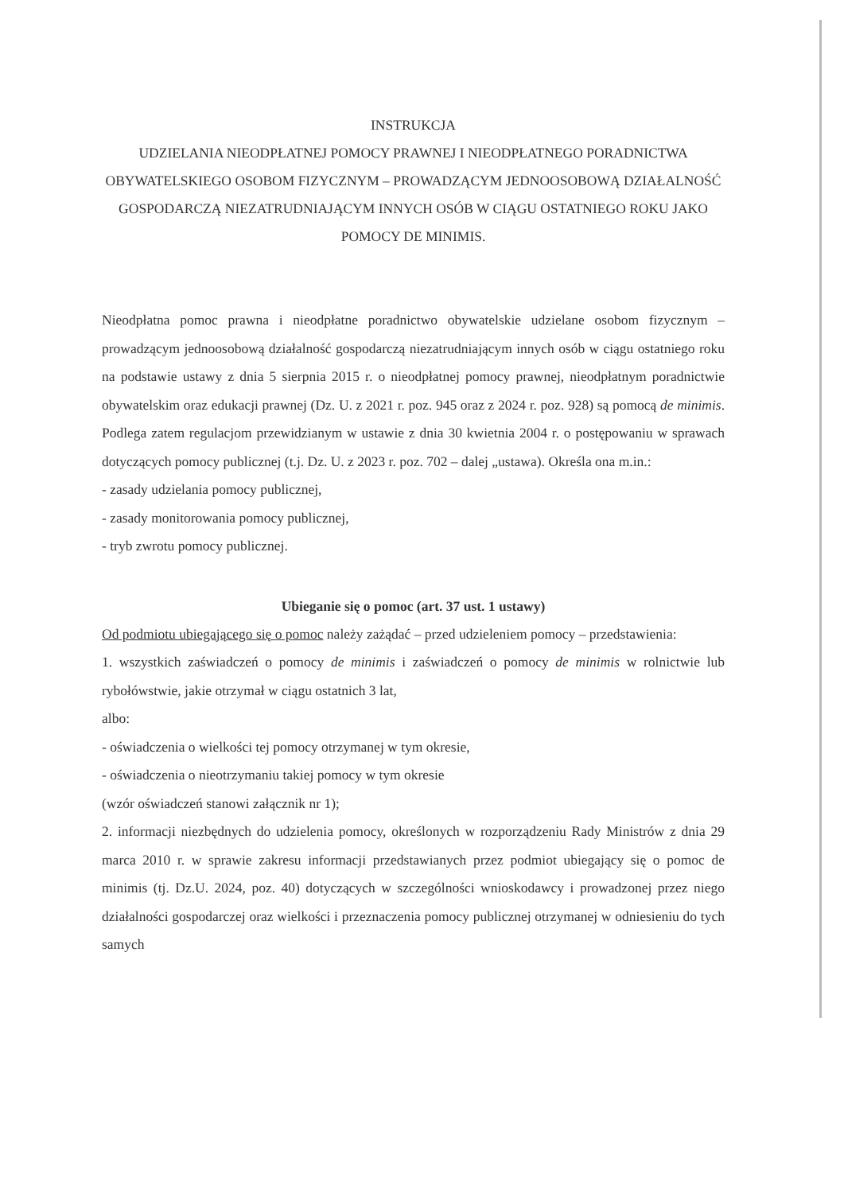INSTRUKCJA
UDZIELANIA NIEODPŁATNEJ POMOCY PRAWNEJ I NIEODPŁATNEGO PORADNICTWA OBYWATELSKIEGO OSOBOM FIZYCZNYM – PROWADZĄCYM JEDNOOSOBOWĄ DZIAŁALNOŚĆ GOSPODARCZĄ NIEZATRUDNIAJĄCYM INNYCH OSÓB W CIĄGU OSTATNIEGO ROKU JAKO POMOCY DE MINIMIS.
Nieodpłatna pomoc prawna i nieodpłatne poradnictwo obywatelskie udzielane osobom fizycznym – prowadzącym jednoosobową działalność gospodarczą niezatrudniającym innych osób w ciągu ostatniego roku na podstawie ustawy z dnia 5 sierpnia 2015 r. o nieodpłatnej pomocy prawnej, nieodpłatnym poradnictwie obywatelskim oraz edukacji prawnej (Dz. U. z 2021 r. poz. 945 oraz z 2024 r. poz. 928) są pomocą de minimis. Podlega zatem regulacjom przewidzianym w ustawie z dnia 30 kwietnia 2004 r. o postępowaniu w sprawach dotyczących pomocy publicznej (t.j. Dz. U. z 2023 r. poz. 702 – dalej „ustawa). Określa ona m.in.:
- zasady udzielania pomocy publicznej,
- zasady monitorowania pomocy publicznej,
- tryb zwrotu pomocy publicznej.
Ubieganie się o pomoc (art. 37 ust. 1 ustawy)
Od podmiotu ubiegającego się o pomoc należy zażądać – przed udzieleniem pomocy – przedstawienia:
1. wszystkich zaświadczeń o pomocy de minimis i zaświadczeń o pomocy de minimis w rolnictwie lub rybołówstwie, jakie otrzymał w ciągu ostatnich 3 lat,
albo:
- oświadczenia o wielkości tej pomocy otrzymanej w tym okresie,
- oświadczenia o nieotrzymaniu takiej pomocy w tym okresie
(wzór oświadczeń stanowi załącznik nr 1);
2. informacji niezbędnych do udzielenia pomocy, określonych w rozporządzeniu Rady Ministrów z dnia 29 marca 2010 r. w sprawie zakresu informacji przedstawianych przez podmiot ubiegający się o pomoc de minimis (tj. Dz.U. 2024, poz. 40) dotyczących w szczególności wnioskodawcy i prowadzonej przez niego działalności gospodarczej oraz wielkości i przeznaczenia pomocy publicznej otrzymanej w odniesieniu do tych samych